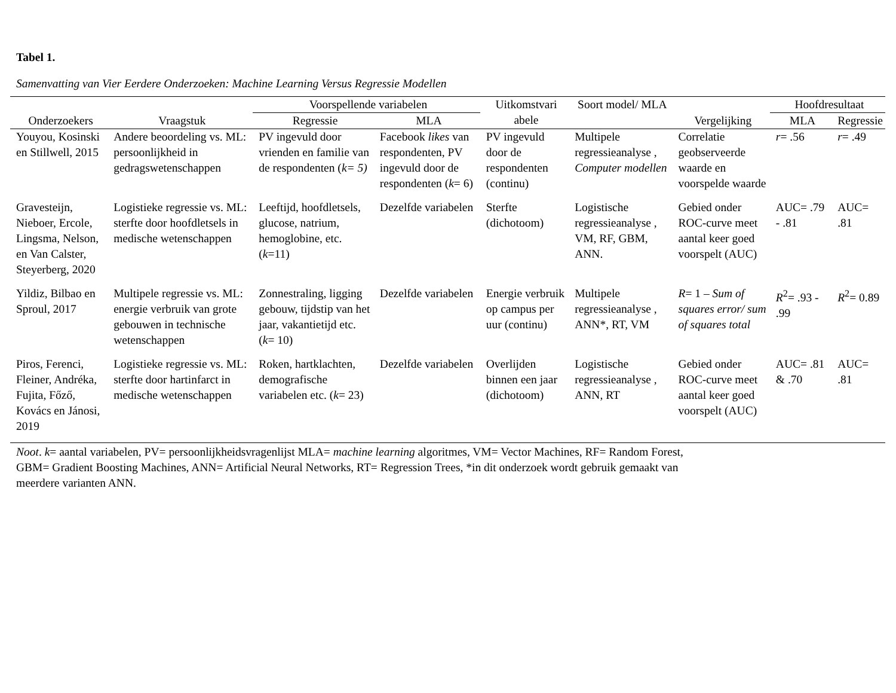Tabel 1.
Samenvatting van Vier Eerdere Onderzoeken: Machine Learning Versus Regressie Modellen
| Onderzoekers | Vraagstuk | Voorspellende variabelen | | Uitkomstvari abele | Soort model/ MLA | Vergelijking | Hoofdresultaat | |
| --- | --- | --- | --- | --- | --- | --- | --- | --- |
| | | Regressie | MLA | | | | MLA | Regressie |
| Youyou, Kosinski en Stillwell, 2015 | Andere beoordeling vs. ML: persoonlijkheid in gedragswetenschappen | PV ingevuld door vrienden en familie van de respondenten ( k= 5) | Facebook likes van respondenten, PV ingevuld door de respondenten ( k = 6) | PV ingevuld door de respondenten (continu) | Multipele regressieanalyse , Computer modellen | Correlatie geobserveerde waarde en voorspelde waarde | r = .56 | r = .49 |
| Gravesteijn, Nieboer, Ercole, Lingsma, Nelson, en Van Calster, Steyerberg, 2020 | Logistieke regressie vs. ML: sterfte door hoofdletsels in medische wetenschappen | Leeftijd, hoofdletsels, glucose, natrium, hemoglobine, etc. ( k =11) | Dezelfde variabelen | Sterfte (dichotoom) | Logistische regressieanalyse , VM, RF, GBM, ANN. | Gebied onder ROC-curve meet aantal keer goed voorspelt (AUC) | AUC= .79 - .81 | AUC= .81 |
| Yildiz, Bilbao en Sproul, 2017 | Multipele regressie vs. ML: energie verbruik van grote gebouwen in technische wetenschappen | Zonnestraling, ligging gebouw, tijdstip van het jaar, vakantietijd etc. ( k = 10) | Dezelfde variabelen | Energie verbruik op campus per uur (continu) | Multipele regressieanalyse , ANN*, RT, VM | R = 1 – Sum of squares error/ sum of squares total | R<sup>2</sup>= .93 - .99 | R<sup>2</sup>= 0.89 |
| Piros, Ferenci, Fleiner, Andréka, Fujita, Főző, Kovács en Jánosi, 2019 | Logistieke regressie vs. ML: sterfte door hartinfarct in medische wetenschappen | Roken, hartklachten, demografische variabelen etc. ( k = 23) | Dezelfde variabelen | Overlijden binnen een jaar (dichotoom) | Logistische regressieanalyse , ANN, RT | Gebied onder ROC-curve meet aantal keer goed voorspelt (AUC) | AUC= .81 & .70 | AUC= .81 |
Noot. k= aantal variabelen, PV= persoonlijkheidsvragenlijst MLA= machine learning algoritmes, VM= Vector Machines, RF= Random Forest,
GBM= Gradient Boosting Machines, ANN= Artificial Neural Networks, RT= Regression Trees, *in dit onderzoek wordt gebruik gemaakt van
meerdere varianten ANN.